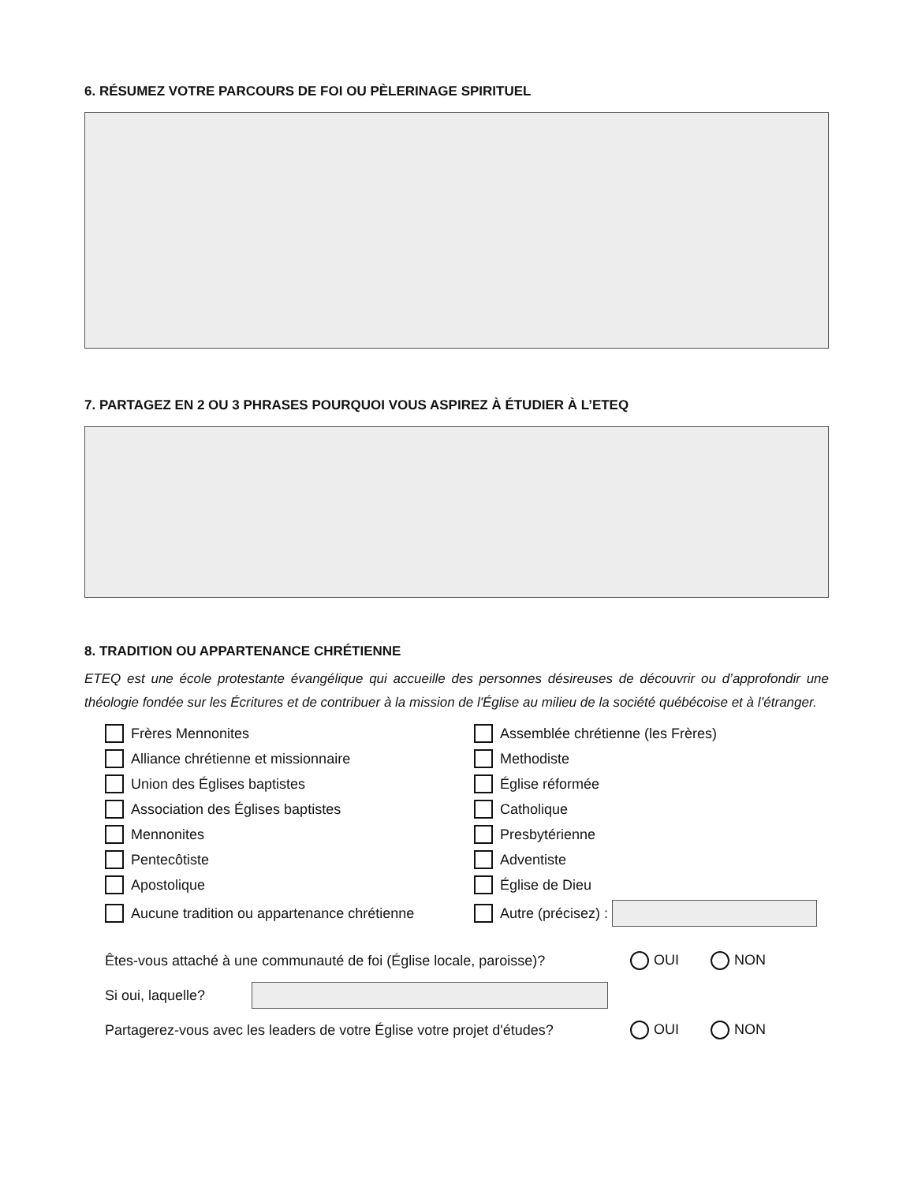6. RÉSUMEZ VOTRE PARCOURS DE FOI OU PÈLERINAGE SPIRITUEL
7. PARTAGEZ EN 2 OU 3 PHRASES POURQUOI VOUS ASPIREZ À ÉTUDIER À L’ETEQ
8. TRADITION OU APPARTENANCE CHRÉTIENNE
ETEQ est une école protestante évangélique qui accueille des personnes désireuses de découvrir ou d’approfondir une théologie fondée sur les Écritures et de contribuer à la mission de l'Église au milieu de la société québécoise et à l’étranger.
Frères Mennonites
Assemblée chrétienne (les Frères)
Alliance chrétienne et missionnaire
Methodiste
Union des Églises baptistes
Église réformée
Association des Églises baptistes
Catholique
Mennonites
Presbytérienne
Pentecôtiste
Adventiste
Apostolique
Église de Dieu
Aucune tradition ou appartenance chrétienne
Autre (précisez) :
Êtes-vous attaché à une communauté de foi (Église locale, paroisse)? OUI NON
Si oui, laquelle?
Partagerez-vous avec les leaders de votre Église votre projet d'études? OUI NON